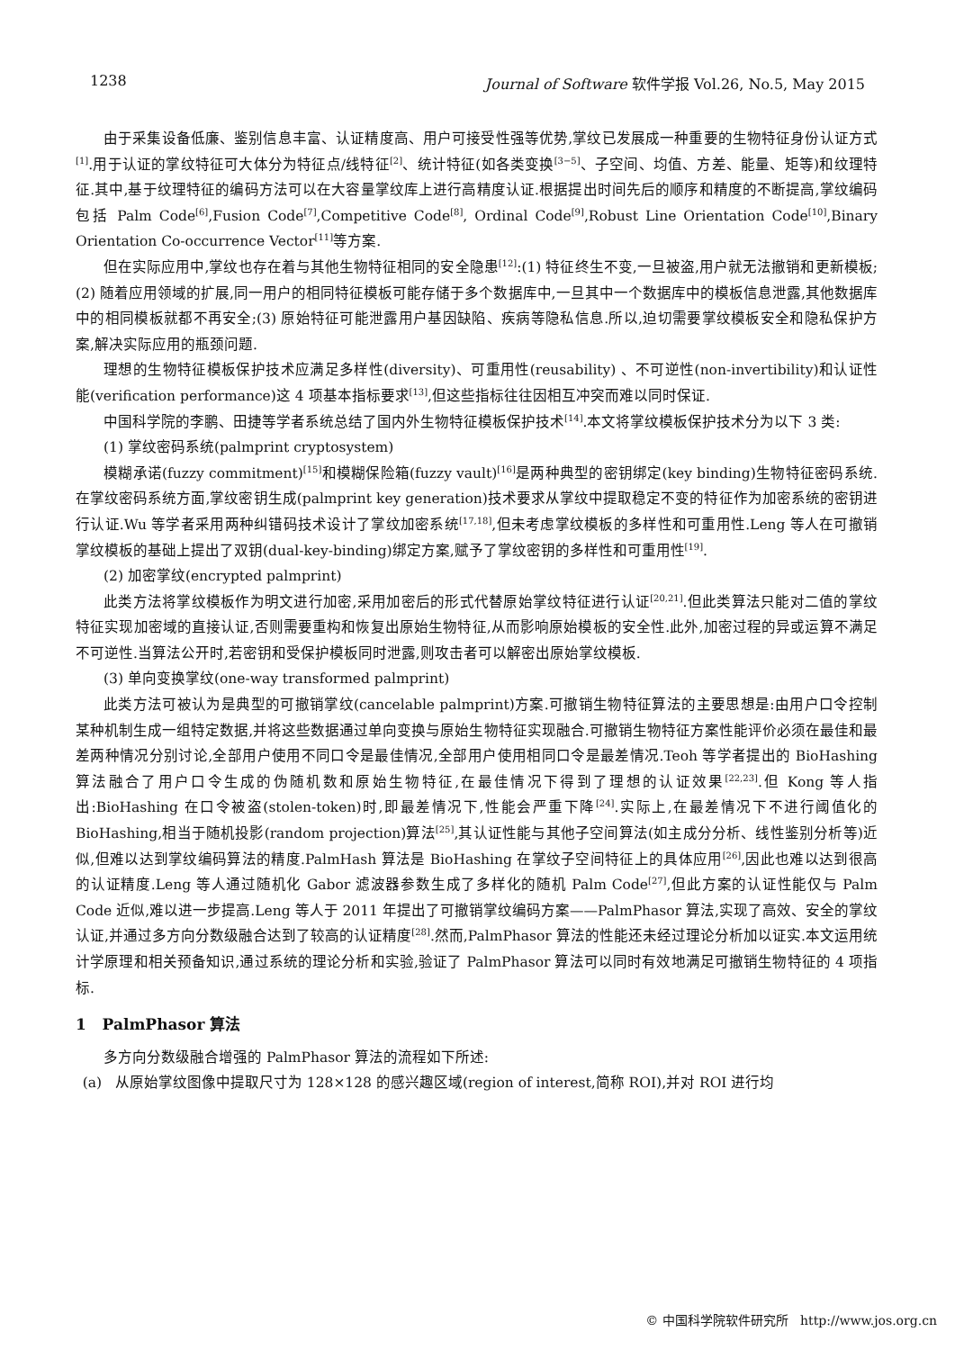1238 Journal of Software 软件学报 Vol.26, No.5, May 2015
由于采集设备低廉、鉴别信息丰富、认证精度高、用户可接受性强等优势,掌纹已发展成一种重要的生物特征身份认证方式<sup>[1]</sup>.用于认证的掌纹特征可大体分为特征点/线特征<sup>[2]</sup>、统计特征(如各类变换<sup>[3−5]</sup>、子空间、均值、方差、能量、矩等)和纹理特征.其中,基于纹理特征的编码方法可以在大容量掌纹库上进行高精度认证.根据提出时间先后的顺序和精度的不断提高,掌纹编码包括 Palm Code<sup>[6]</sup>,Fusion Code<sup>[7]</sup>,Competitive Code<sup>[8]</sup>, Ordinal Code<sup>[9]</sup>,Robust Line Orientation Code<sup>[10]</sup>,Binary Orientation Co-occurrence Vector<sup>[11]</sup>等方案.
但在实际应用中,掌纹也存在着与其他生物特征相同的安全隐患<sup>[12]</sup>:(1) 特征终生不变,一旦被盗,用户就无法撤销和更新模板;(2) 随着应用领域的扩展,同一用户的相同特征模板可能存储于多个数据库中,一旦其中一个数据库中的模板信息泄露,其他数据库中的相同模板就都不再安全;(3) 原始特征可能泄露用户基因缺陷、疾病等隐私信息.所以,迫切需要掌纹模板安全和隐私保护方案,解决实际应用的瓶颈问题.
理想的生物特征模板保护技术应满足多样性(diversity)、可重用性(reusability) 、不可逆性(non-invertibility)和认证性能(verification performance)这 4 项基本指标要求<sup>[13]</sup>,但这些指标往往因相互冲突而难以同时保证.
中国科学院的李鹏、田捷等学者系统总结了国内外生物特征模板保护技术<sup>[14]</sup>.本文将掌纹模板保护技术分为以下 3 类:
(1) 掌纹密码系统(palmprint cryptosystem)
模糊承诺(fuzzy commitment)<sup>[15]</sup>和模糊保险箱(fuzzy vault)<sup>[16]</sup>是两种典型的密钥绑定(key binding)生物特征密码系统.在掌纹密码系统方面,掌纹密钥生成(palmprint key generation)技术要求从掌纹中提取稳定不变的特征作为加密系统的密钥进行认证.Wu 等学者采用两种纠错码技术设计了掌纹加密系统<sup>[17,18]</sup>,但未考虑掌纹模板的多样性和可重用性.Leng 等人在可撤销掌纹模板的基础上提出了双钥(dual-key-binding)绑定方案,赋予了掌纹密钥的多样性和可重用性<sup>[19]</sup>.
(2) 加密掌纹(encrypted palmprint)
此类方法将掌纹模板作为明文进行加密,采用加密后的形式代替原始掌纹特征进行认证<sup>[20,21]</sup>.但此类算法只能对二值的掌纹特征实现加密域的直接认证,否则需要重构和恢复出原始生物特征,从而影响原始模板的安全性.此外,加密过程的异或运算不满足不可逆性.当算法公开时,若密钥和受保护模板同时泄露,则攻击者可以解密出原始掌纹模板.
(3) 单向变换掌纹(one-way transformed palmprint)
此类方法可被认为是典型的可撤销掌纹(cancelable palmprint)方案.可撤销生物特征算法的主要思想是:由用户口令控制某种机制生成一组特定数据,并将这些数据通过单向变换与原始生物特征实现融合.可撤销生物特征方案性能评价必须在最佳和最差两种情况分别讨论,全部用户使用不同口令是最佳情况,全部用户使用相同口令是最差情况.Teoh 等学者提出的 BioHashing 算法融合了用户口令生成的伪随机数和原始生物特征,在最佳情况下得到了理想的认证效果<sup>[22,23]</sup>.但 Kong 等人指出:BioHashing 在口令被盗(stolen-token)时,即最差情况下,性能会严重下降<sup>[24]</sup>.实际上,在最差情况下不进行阈值化的 BioHashing,相当于随机投影(random projection)算法<sup>[25]</sup>,其认证性能与其他子空间算法(如主成分分析、线性鉴别分析等)近似,但难以达到掌纹编码算法的精度.PalmHash 算法是 BioHashing 在掌纹子空间特征上的具体应用<sup>[26]</sup>,因此也难以达到很高的认证精度.Leng 等人通过随机化 Gabor 滤波器参数生成了多样化的随机 Palm Code<sup>[27]</sup>,但此方案的认证性能仅与 Palm Code 近似,难以进一步提高.Leng 等人于 2011 年提出了可撤销掌纹编码方案——PalmPhasor 算法,实现了高效、安全的掌纹认证,并通过多方向分数级融合达到了较高的认证精度<sup>[28]</sup>.然而,PalmPhasor 算法的性能还未经过理论分析加以证实.本文运用统计学原理和相关预备知识,通过系统的理论分析和实验,验证了 PalmPhasor 算法可以同时有效地满足可撤销生物特征的 4 项指标.
1 PalmPhasor 算法
多方向分数级融合增强的 PalmPhasor 算法的流程如下所述:
(a) 从原始掌纹图像中提取尺寸为 128×128 的感兴趣区域(region of interest,简称 ROI),并对 ROI 进行均
© 中国科学院软件研究所 http://www.jos.org.cn